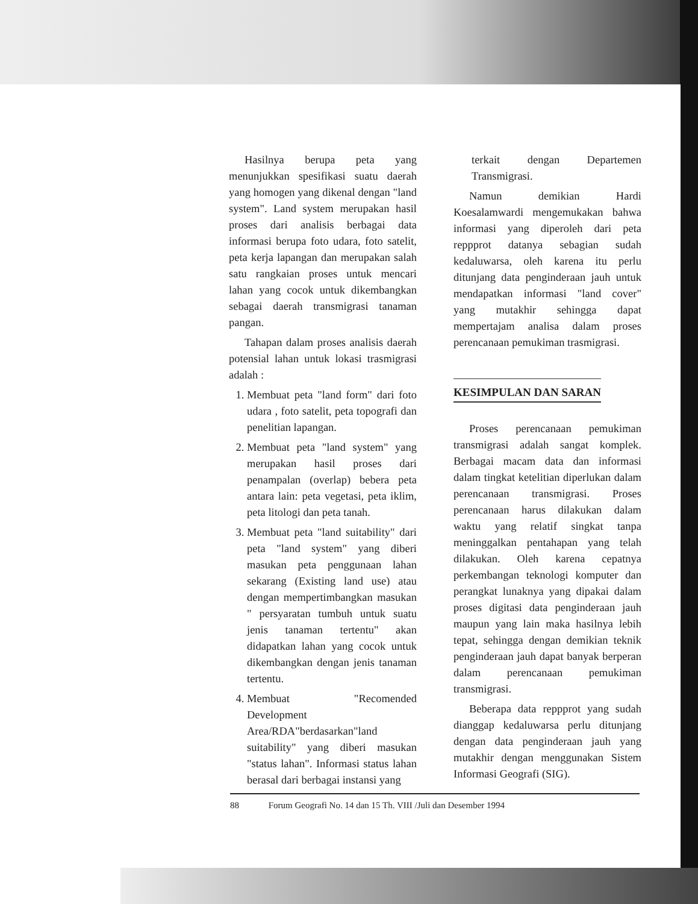Hasilnya berupa peta yang menunjukkan spesifikasi suatu daerah yang homogen yang dikenal dengan "land system". Land system merupakan hasil proses dari analisis berbagai data informasi berupa foto udara, foto satelit, peta kerja lapangan dan merupakan salah satu rangkaian proses untuk mencari lahan yang cocok untuk dikembangkan sebagai daerah transmigrasi tanaman pangan.
Tahapan dalam proses analisis daerah potensial lahan untuk lokasi trasmigrasi adalah :
1. Membuat peta "land form" dari foto udara , foto satelit, peta topografi dan penelitian lapangan.
2. Membuat peta "land system" yang merupakan hasil proses dari penampalan (overlap) bebera peta antara lain: peta vegetasi, peta iklim, peta litologi dan peta tanah.
3. Membuat peta "land suitability" dari peta "land system" yang diberi masukan peta penggunaan lahan sekarang (Existing land use) atau dengan mempertimbangkan masukan " persyaratan tumbuh untuk suatu jenis tanaman tertentu" akan didapatkan lahan yang cocok untuk dikembangkan dengan jenis tanaman tertentu.
4. Membuat "Recomended Development Area/RDA"berdasarkan"land suitability" yang diberi masukan "status lahan". Informasi status lahan berasal dari berbagai instansi yang
terkait dengan Departemen Transmigrasi.
Namun demikian Hardi Koesalamwardi mengemukakan bahwa informasi yang diperoleh dari peta reppprot datanya sebagian sudah kedaluwarsa, oleh karena itu perlu ditunjang data penginderaan jauh untuk mendapatkan informasi "land cover" yang mutakhir sehingga dapat mempertajam analisa dalam proses perencanaan pemukiman trasmigrasi.
KESIMPULAN DAN SARAN
Proses perencanaan pemukiman transmigrasi adalah sangat komplek. Berbagai macam data dan informasi dalam tingkat ketelitian diperlukan dalam perencanaan transmigrasi. Proses perencanaan harus dilakukan dalam waktu yang relatif singkat tanpa meninggalkan pentahapan yang telah dilakukan. Oleh karena cepatnya perkembangan teknologi komputer dan perangkat lunaknya yang dipakai dalam proses digitasi data penginderaan jauh maupun yang lain maka hasilnya lebih tepat, sehingga dengan demikian teknik penginderaan jauh dapat banyak berperan dalam perencanaan pemukiman transmigrasi.
Beberapa data reppprot yang sudah dianggap kedaluwarsa perlu ditunjang dengan data penginderaan jauh yang mutakhir dengan menggunakan Sistem Informasi Geografi (SIG).
88 Forum Geografi No. 14 dan 15 Th. VIII /Juli dan Desember 1994